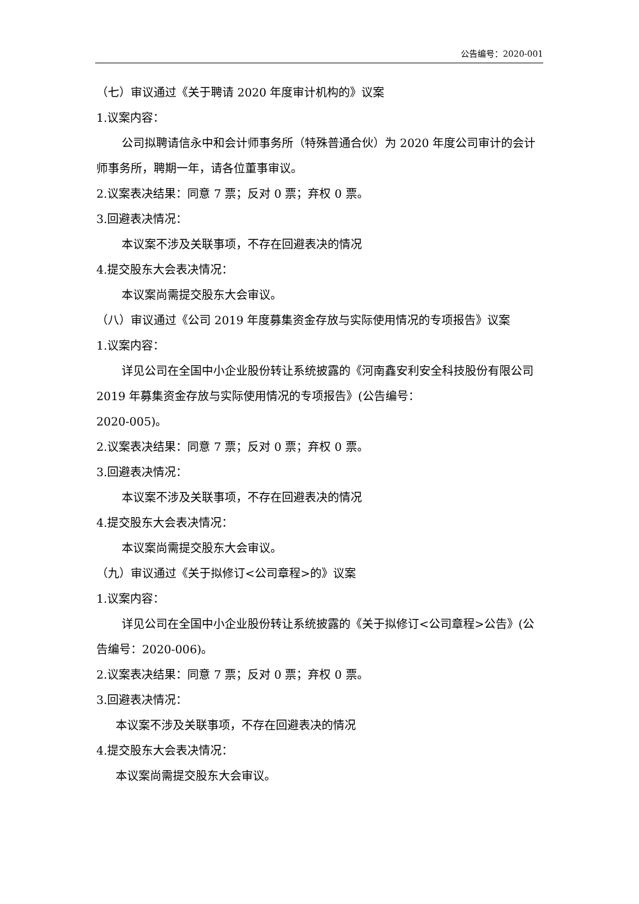公告编号：2020-001
（七）审议通过《关于聘请 2020 年度审计机构的》议案
1.议案内容：
公司拟聘请信永中和会计师事务所（特殊普通合伙）为 2020 年度公司审计的会计师事务所，聘期一年，请各位董事审议。
2.议案表决结果：同意 7 票；反对 0 票；弃权 0 票。
3.回避表决情况：
本议案不涉及关联事项，不存在回避表决的情况
4.提交股东大会表决情况：
本议案尚需提交股东大会审议。
（八）审议通过《公司 2019 年度募集资金存放与实际使用情况的专项报告》议案
1.议案内容：
详见公司在全国中小企业股份转让系统披露的《河南鑫安利安全科技股份有限公司 2019 年募集资金存放与实际使用情况的专项报告》(公告编号：
2020-005)。
2.议案表决结果：同意 7 票；反对 0 票；弃权 0 票。
3.回避表决情况：
本议案不涉及关联事项，不存在回避表决的情况
4.提交股东大会表决情况：
本议案尚需提交股东大会审议。
（九）审议通过《关于拟修订<公司章程>的》议案
1.议案内容：
详见公司在全国中小企业股份转让系统披露的《关于拟修订<公司章程>公告》(公告编号：2020-006)。
2.议案表决结果：同意 7 票；反对 0 票；弃权 0 票。
3.回避表决情况：
本议案不涉及关联事项，不存在回避表决的情况
4.提交股东大会表决情况：
本议案尚需提交股东大会审议。